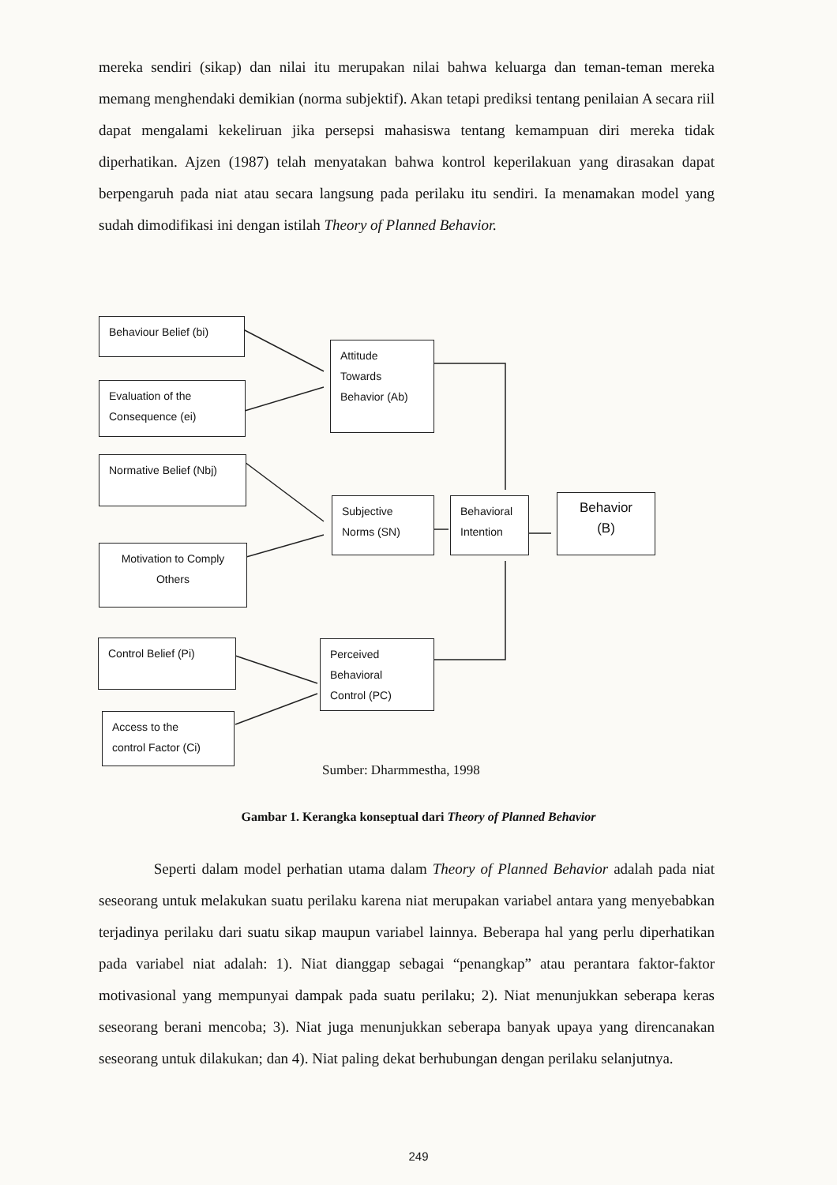mereka sendiri (sikap) dan nilai itu merupakan nilai bahwa keluarga dan teman-teman mereka memang menghendaki demikian (norma subjektif). Akan tetapi prediksi tentang penilaian A secara riil dapat mengalami kekeliruan jika persepsi mahasiswa tentang kemampuan diri mereka tidak diperhatikan. Ajzen (1987) telah menyatakan bahwa kontrol keperilakuan yang dirasakan dapat berpengaruh pada niat atau secara langsung pada perilaku itu sendiri. Ia menamakan model yang sudah dimodifikasi ini dengan istilah Theory of Planned Behavior.
Behaviour Belief (bi)
Evaluation of the
Consequence (ei)
Normative Belief (Nbj)
Motivation to Comply
Others
Control Belief (Pi)
Access to the
control Factor (Ci)
Attitude
Towards
Behavior (Ab)
Subjective
Norms (SN)
Behavioral
Intention
Behavior
(B)
Perceived
Behavioral
Control (PC)
Sumber: Dharmmestha, 1998
Gambar 1. Kerangka konseptual dari Theory of Planned Behavior
Seperti dalam model perhatian utama dalam Theory of Planned Behavior adalah pada niat seseorang untuk melakukan suatu perilaku karena niat merupakan variabel antara yang menyebabkan terjadinya perilaku dari suatu sikap maupun variabel lainnya. Beberapa hal yang perlu diperhatikan pada variabel niat adalah: 1). Niat dianggap sebagai “penangkap” atau perantara faktor-faktor motivasional yang mempunyai dampak pada suatu perilaku; 2). Niat menunjukkan seberapa keras seseorang berani mencoba; 3). Niat juga menunjukkan seberapa banyak upaya yang direncanakan seseorang untuk dilakukan; dan 4). Niat paling dekat berhubungan dengan perilaku selanjutnya.
249